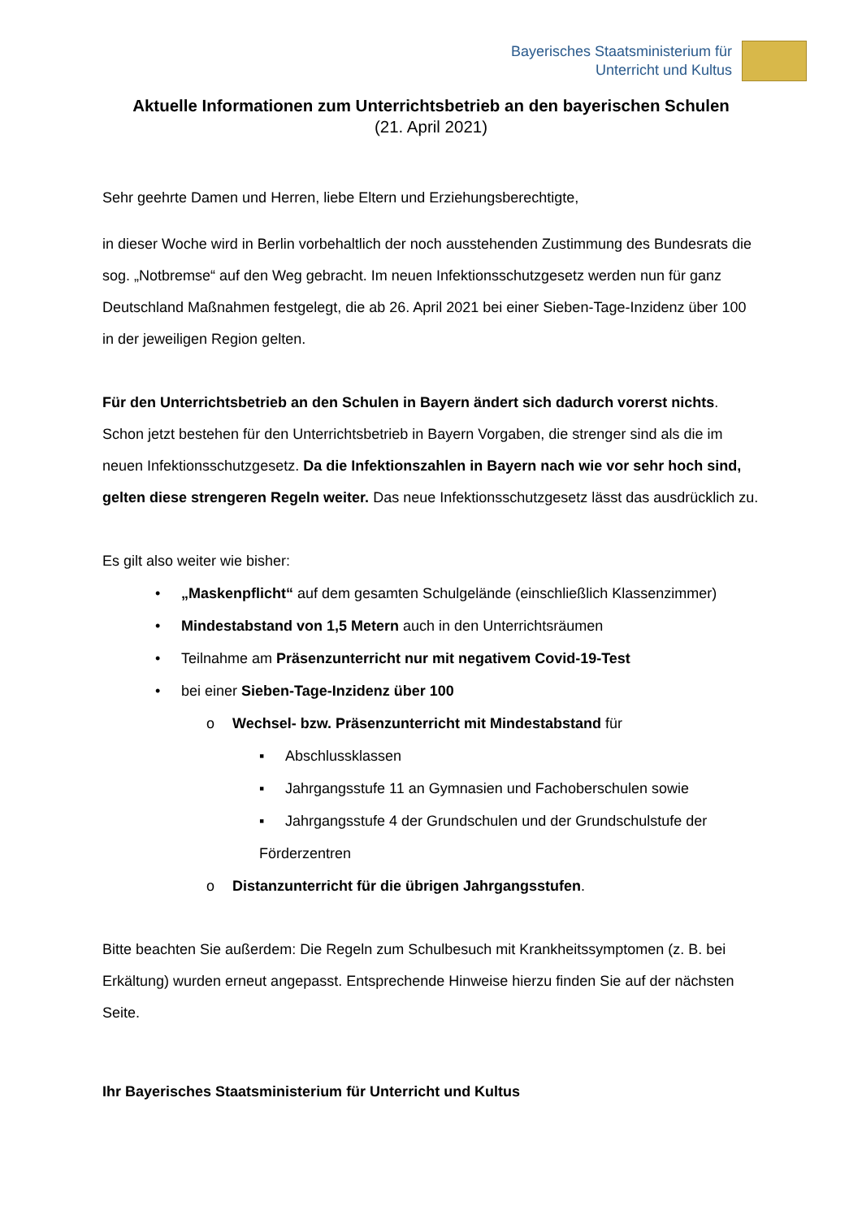Bayerisches Staatsministerium für
Unterricht und Kultus
Aktuelle Informationen zum Unterrichtsbetrieb an den bayerischen Schulen
(21. April 2021)
Sehr geehrte Damen und Herren, liebe Eltern und Erziehungsberechtigte,
in dieser Woche wird in Berlin vorbehaltlich der noch ausstehenden Zustimmung des Bundesrats die sog. „Notbremse“ auf den Weg gebracht. Im neuen Infektionsschutzgesetz werden nun für ganz Deutschland Maßnahmen festgelegt, die ab 26. April 2021 bei einer Sieben-Tage-Inzidenz über 100 in der jeweiligen Region gelten.
Für den Unterrichtsbetrieb an den Schulen in Bayern ändert sich dadurch vorerst nichts. Schon jetzt bestehen für den Unterrichtsbetrieb in Bayern Vorgaben, die strenger sind als die im neuen Infektionsschutzgesetz. Da die Infektionszahlen in Bayern nach wie vor sehr hoch sind, gelten diese strengeren Regeln weiter. Das neue Infektionsschutzgesetz lässt das ausdrücklich zu.
Es gilt also weiter wie bisher:
• „Maskenpflicht“ auf dem gesamten Schulgelände (einschließlich Klassenzimmer)
• Mindestabstand von 1,5 Metern auch in den Unterrichtsräumen
• Teilnahme am Präsenzunterricht nur mit negativem Covid-19-Test
• bei einer Sieben-Tage-Inzidenz über 100
o Wechsel- bzw. Präsenzunterricht mit Mindestabstand für
▪ Abschlussklassen
▪ Jahrgangsstufe 11 an Gymnasien und Fachoberschulen sowie
▪ Jahrgangsstufe 4 der Grundschulen und der Grundschulstufe der Förderzentren
o Distanzunterricht für die übrigen Jahrgangsstufen.
Bitte beachten Sie außerdem: Die Regeln zum Schulbesuch mit Krankheitssymptomen (z. B. bei Erkältung) wurden erneut angepasst. Entsprechende Hinweise hierzu finden Sie auf der nächsten Seite.
Ihr Bayerisches Staatsministerium für Unterricht und Kultus